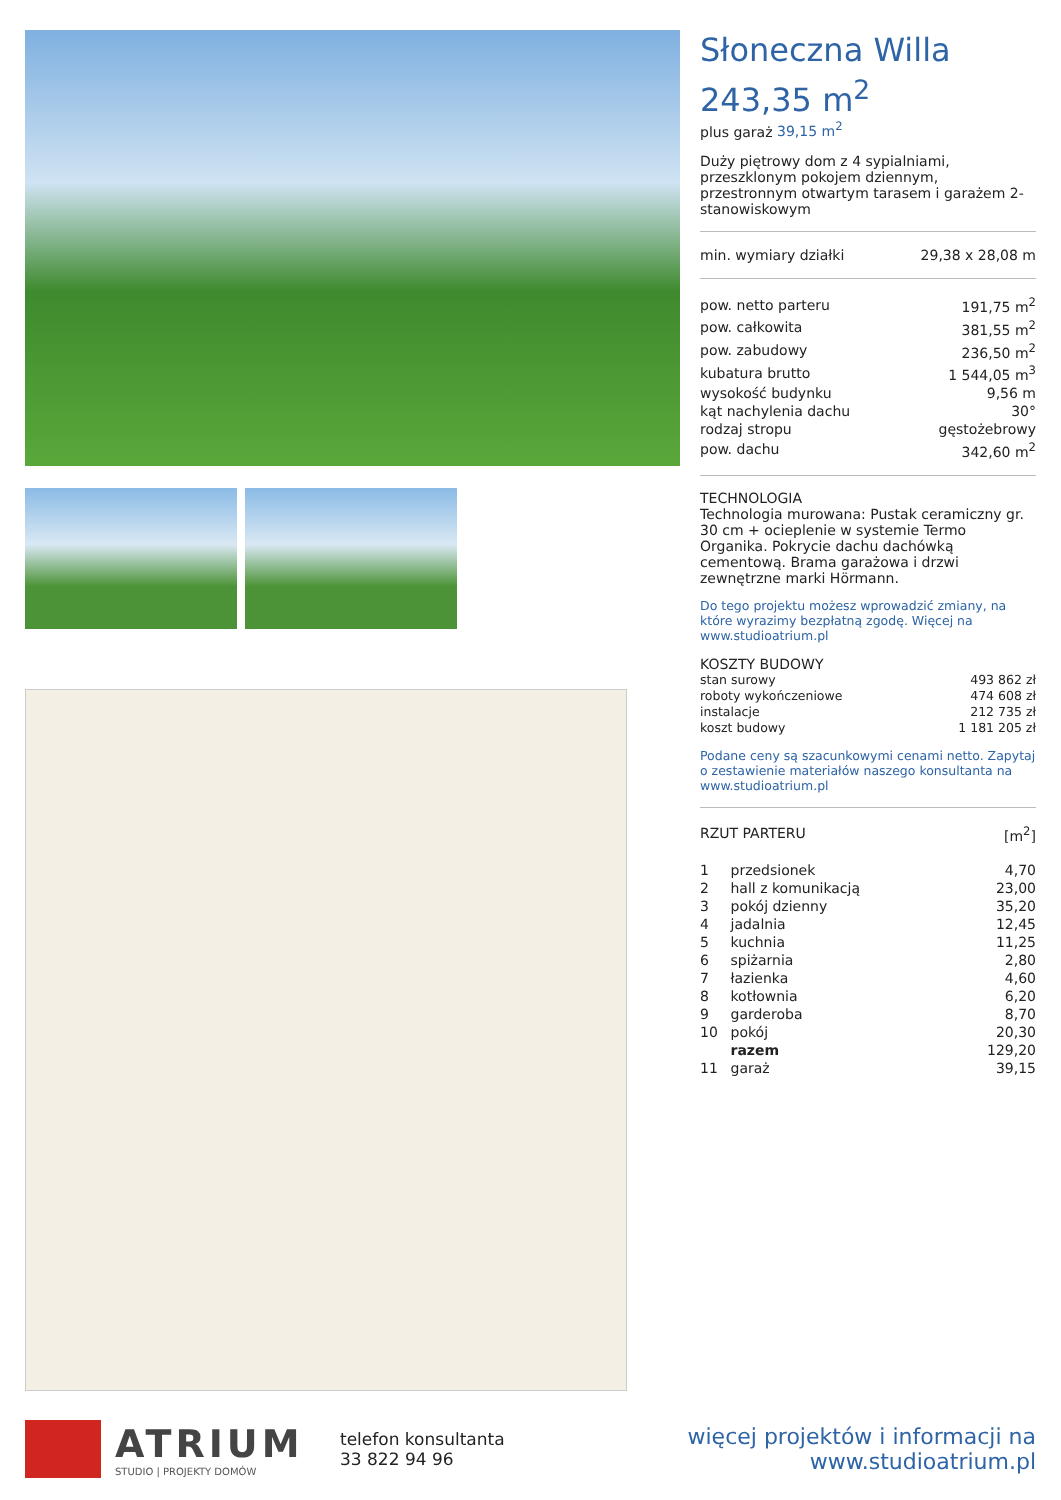Słoneczna Willa
243,35 m<sup>2</sup>
plus garaż 39,15 m<sup>2</sup>
Duży piętrowy dom z 4 sypialniami, przeszklonym pokojem dziennym, przestronnym otwartym tarasem i garażem 2-stanowiskowym
| min. wymiary działki | 29,38 x 28,08 m |
| pow. netto parteru | 191,75 m<sup>2</sup> |
| pow. całkowita | 381,55 m<sup>2</sup> |
| pow. zabudowy | 236,50 m<sup>2</sup> |
| kubatura brutto | 1 544,05 m<sup>3</sup> |
| wysokość budynku | 9,56 m |
| kąt nachylenia dachu | 30° |
| rodzaj stropu | gęstożebrowy |
| pow. dachu | 342,60 m<sup>2</sup> |
TECHNOLOGIA
Technologia murowana: Pustak ceramiczny gr. 30 cm + ocieplenie w systemie Termo Organika. Pokrycie dachu dachówką cementową. Brama garażowa i drzwi zewnętrzne marki Hörmann.
Do tego projektu możesz wprowadzić zmiany, na które wyrazimy bezpłatną zgodę. Więcej na www.studioatrium.pl
KOSZTY BUDOWY
| stan surowy | 493 862 zł |
| roboty wykończeniowe | 474 608 zł |
| instalacje | 212 735 zł |
| koszt budowy | 1 181 205 zł |
Podane ceny są szacunkowymi cenami netto. Zapytaj o zestawienie materiałów naszego konsultanta na www.studioatrium.pl
| RZUT PARTERU | [m<sup>2</sup>] |
| 1 | przedsionek | 4,70 |
| 2 | hall z komunikacją | 23,00 |
| 3 | pokój dzienny | 35,20 |
| 4 | jadalnia | 12,45 |
| 5 | kuchnia | 11,25 |
| 6 | spiżarnia | 2,80 |
| 7 | łazienka | 4,60 |
| 8 | kotłownia | 6,20 |
| 9 | garderoba | 8,70 |
| 10 | pokój | 20,30 |
| | razem | 129,20 |
| 11 | garaż | 39,15 |
ATRIUM
STUDIO | PROJEKTY DOMÓW
telefon konsultanta
33 822 94 96
więcej projektów i informacji na
www.studioatrium.pl